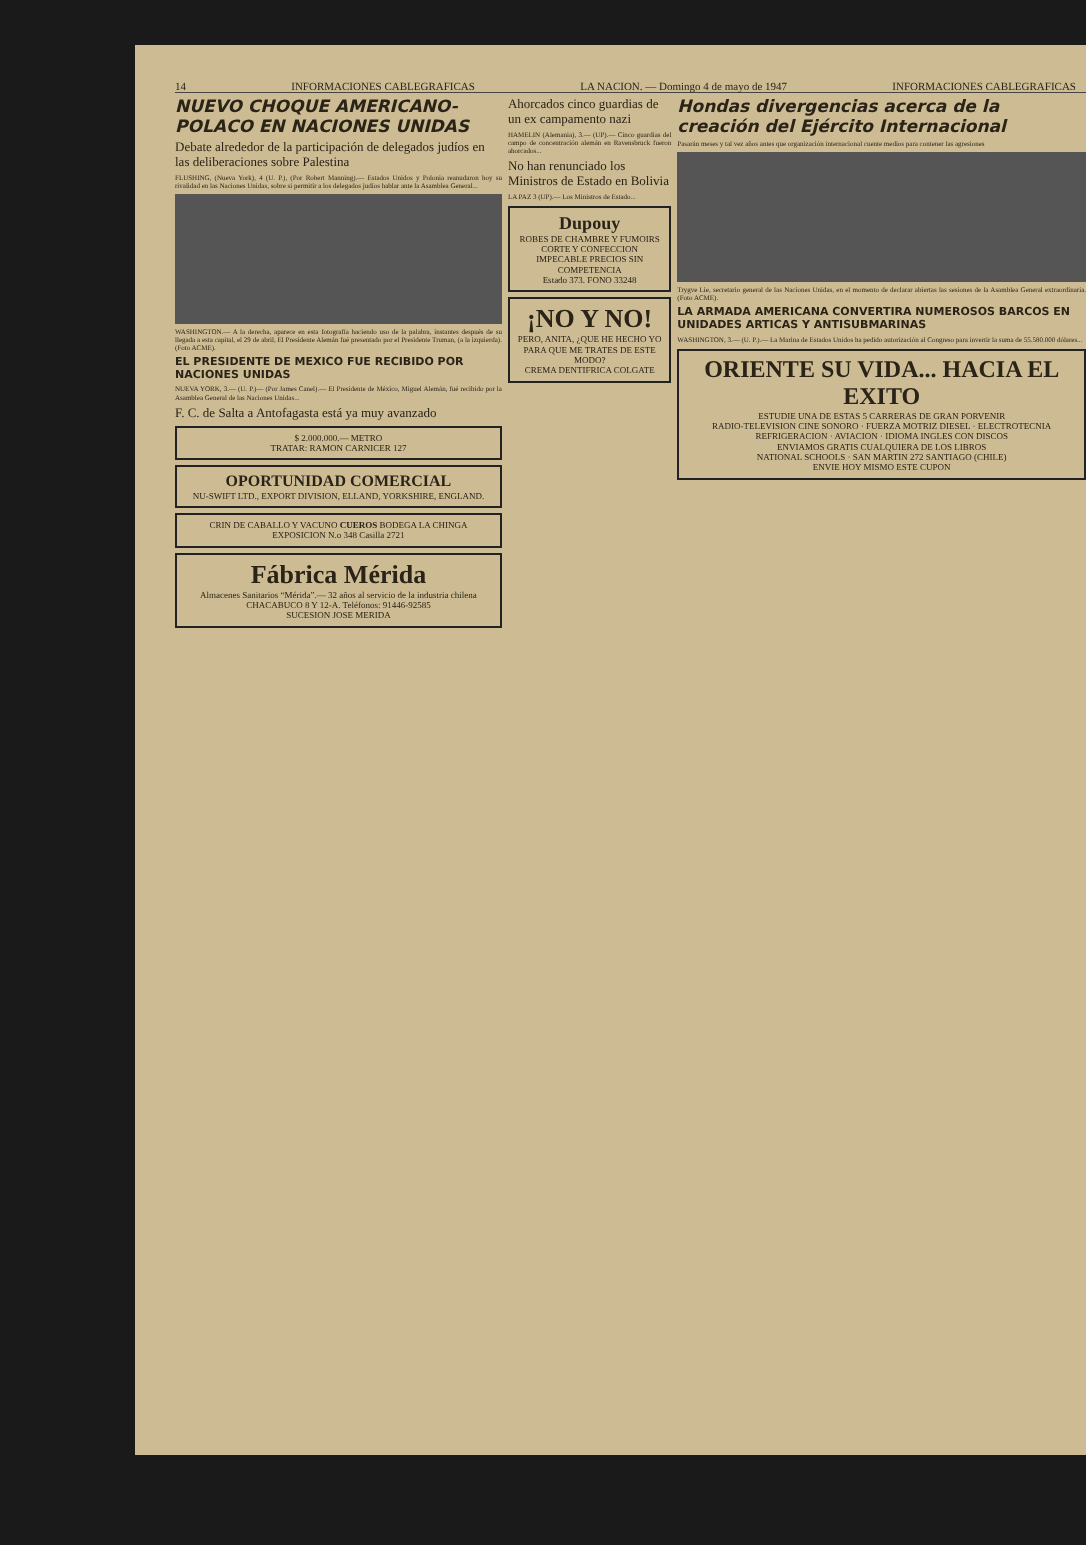14 INFORMACIONES CABLEGRAFICAS LA NACION. — Domingo 4 de mayo de 1947 INFORMACIONES CABLEGRAFICAS
NUEVO CHOQUE AMERICANO-POLACO EN NACIONES UNIDAS
Debate alrededor de la participación de delegados judíos en las deliberaciones sobre Palestina
FLUSHING, (Nueva York), 4 (U. P.), (Por Robert Manning).— Estados Unidos y Polonia reanudaron hoy su rivalidad en las Naciones Unidas, sobre si permitir a los delegados judíos hablar ante la Asamblea General...
WASHINGTON.— A la derecha, aparece en esta fotografía haciendo uso de la palabra, instantes después de su llegada a esta capital, el 29 de abril, El Presidente Alemán fué presentado por el Presidente Truman, (a la izquierda). (Foto ACME).
EL PRESIDENTE DE MEXICO FUE RECIBIDO POR NACIONES UNIDAS
NUEVA YORK, 3.— (U. P.)— (Por James Canel).— El Presidente de México, Miguel Alemán, fué recibido por la Asamblea General de las Naciones Unidas...
F. C. de Salta a Antofagasta está ya muy avanzado
$ 2.000.000.— METRO
TRATAR: RAMON CARNICER 127
OPORTUNIDAD COMERCIAL
NU-SWIFT LTD., EXPORT DIVISION, ELLAND, YORKSHIRE, ENGLAND.
CRIN DE CABALLO Y VACUNO CUEROS BODEGA LA CHINGA EXPOSICION N.o 348 Casilla 2721
Fábrica Mérida
Almacenes Sanitarios “Mérida”.— 32 años al servicio de la industria chilena
CHACABUCO 8 Y 12-A. Teléfonos: 91446-92585
SUCESION JOSE MERIDA
Ahorcados cinco guardias de un ex campamento nazi
HAMELIN (Alemania), 3.— (UP).— Cinco guardias del campo de concentración alemán en Ravensbruck fueron ahorcados...
No han renunciado los Ministros de Estado en Bolivia
LA PAZ 3 (UP).— Los Ministros de Estado...
Dupouy
ROBES DE CHAMBRE Y FUMOIRS
CORTE Y CONFECCION IMPECABLE PRECIOS SIN COMPETENCIA
Estado 373. FONO 33248
¡NO Y NO!
PERO, ANITA, ¿QUE HE HECHO YO PARA QUE ME TRATES DE ESTE MODO?
CREMA DENTIFRICA COLGATE
Hondas divergencias acerca de la creación del Ejército Internacional
Pasarán meses y tal vez años antes que organización internacional cuente medios para contener las agresiones
Trygve Lie, secretario general de las Naciones Unidas, en el momento de declarar abiertas las sesiones de la Asamblea General extraordinaria. (Foto ACME).
LA ARMADA AMERICANA CONVERTIRA NUMEROSOS BARCOS EN UNIDADES ARTICAS Y ANTISUBMARINAS
WASHINGTON, 3.— (U. P.).— La Marina de Estados Unidos ha pedido autorización al Congreso para invertir la suma de 55.580.000 dólares...
ORIENTE SU VIDA... HACIA EL EXITO
ESTUDIE UNA DE ESTAS 5 CARRERAS DE GRAN PORVENIR
RADIO-TELEVISION CINE SONORO · FUERZA MOTRIZ DIESEL · ELECTROTECNIA REFRIGERACION · AVIACION · IDIOMA INGLES CON DISCOS
ENVIAMOS GRATIS CUALQUIERA DE LOS LIBROS
NATIONAL SCHOOLS · SAN MARTIN 272 SANTIAGO (CHILE)
ENVIE HOY MISMO ESTE CUPON